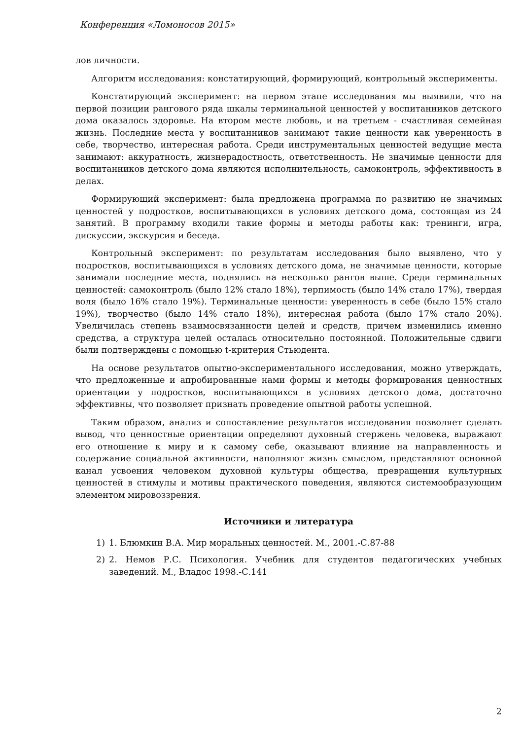Конференция «Ломоносов 2015»
лов личности.
Алгоритм исследования: констатирующий, формирующий, контрольный эксперименты.
Констатирующий эксперимент: на первом этапе исследования мы выявили, что на первой позиции рангового ряда шкалы терминальной ценностей у воспитанников детского дома оказалось здоровье. На втором месте любовь, и на третьем - счастливая семейная жизнь. Последние места у воспитанников занимают такие ценности как уверенность в себе, творчество, интересная работа. Среди инструментальных ценностей ведущие места занимают: аккуратность, жизнерадостность, ответственность. Не значимые ценности для воспитанников детского дома являются исполнительность, самоконтроль, эффективность в делах.
Формирующий эксперимент: была предложена программа по развитию не значимых ценностей у подростков, воспитывающихся в условиях детского дома, состоящая из 24 занятий. В программу входили такие формы и методы работы как: тренинги, игра, дискуссии, экскурсия и беседа.
Контрольный эксперимент: по результатам исследования было выявлено, что у подростков, воспитывающихся в условиях детского дома, не значимые ценности, которые занимали последние места, поднялись на несколько рангов выше. Среди терминальных ценностей: самоконтроль (было 12% стало 18%), терпимость (было 14% стало 17%), твердая воля (было 16% стало 19%). Терминальные ценности: уверенность в себе (было 15% стало 19%), творчество (было 14% стало 18%), интересная работа (было 17% стало 20%). Увеличилась степень взаимосвязанности целей и средств, причем изменились именно средства, а структура целей осталась относительно постоянной. Положительные сдвиги были подтверждены с помощью t-критерия Стьюдента.
На основе результатов опытно-экспериментального исследования, можно утверждать, что предложенные и апробированные нами формы и методы формирования ценностных ориентации у подростков, воспитывающихся в условиях детского дома, достаточно эффективны, что позволяет признать проведение опытной работы успешной.
Таким образом, анализ и сопоставление результатов исследования позволяет сделать вывод, что ценностные ориентации определяют духовный стержень человека, выражают его отношение к миру и к самому себе, оказывают влияние на направленность и содержание социальной активности, наполняют жизнь смыслом, представляют основной канал усвоения человеком духовной культуры общества, превращения культурных ценностей в стимулы и мотивы практического поведения, являются системообразующим элементом мировоззрения.
Источники и литература
1) 1. Блюмкин В.А. Мир моральных ценностей. М., 2001.-С.87-88
2) 2. Немов Р.С. Психология. Учебник для студентов педагогических учебных заведений. М., Владос 1998.-С.141
2